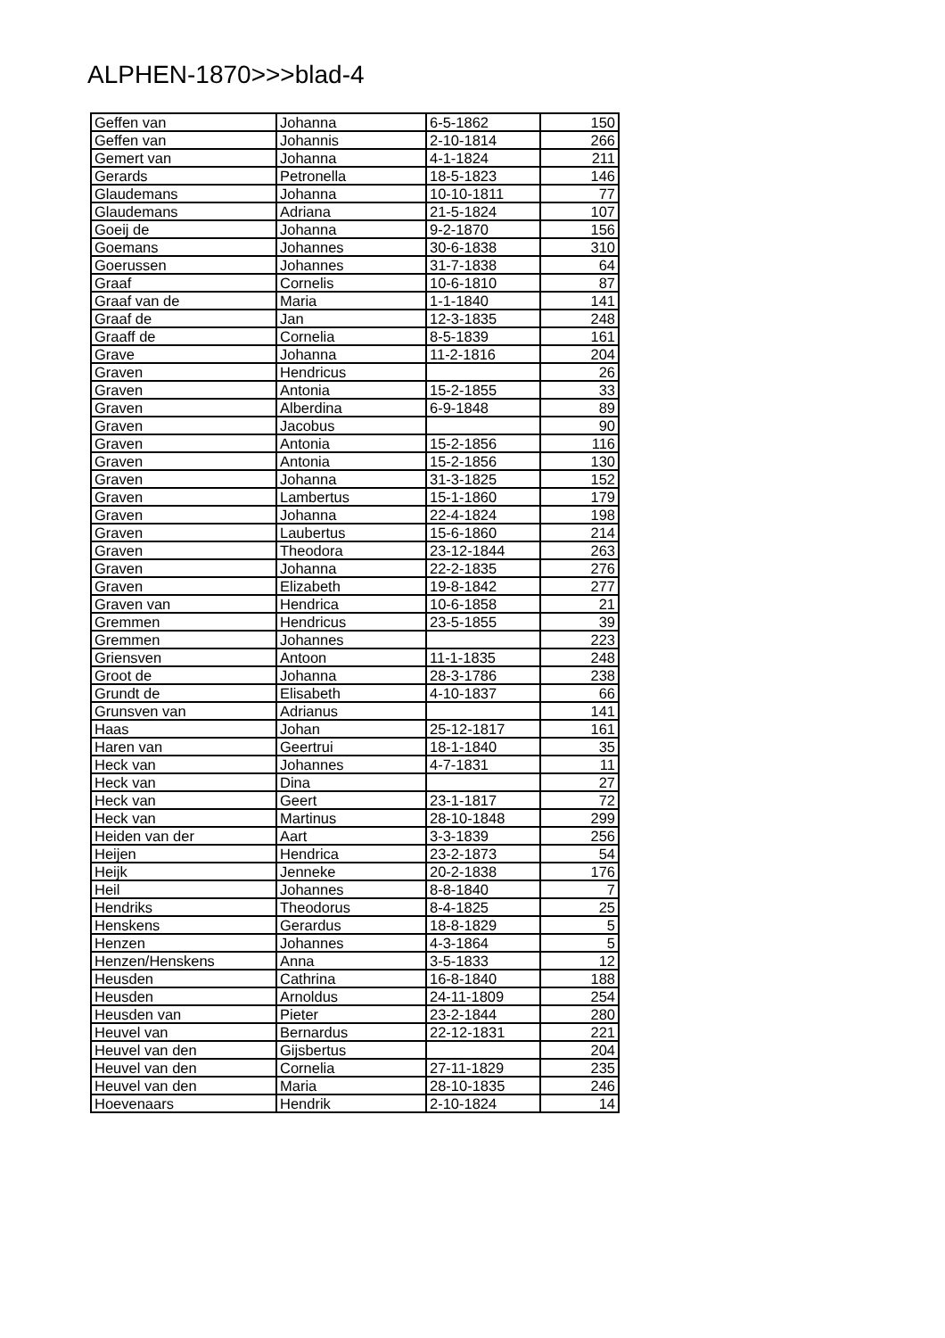ALPHEN-1870>>>blad-4
| Geffen van | Johanna | 6-5-1862 | 150 |
| Geffen van | Johannis | 2-10-1814 | 266 |
| Gemert van | Johanna | 4-1-1824 | 211 |
| Gerards | Petronella | 18-5-1823 | 146 |
| Glaudemans | Johanna | 10-10-1811 | 77 |
| Glaudemans | Adriana | 21-5-1824 | 107 |
| Goeij de | Johanna | 9-2-1870 | 156 |
| Goemans | Johannes | 30-6-1838 | 310 |
| Goerussen | Johannes | 31-7-1838 | 64 |
| Graaf | Cornelis | 10-6-1810 | 87 |
| Graaf van de | Maria | 1-1-1840 | 141 |
| Graaf de | Jan | 12-3-1835 | 248 |
| Graaff de | Cornelia | 8-5-1839 | 161 |
| Grave | Johanna | 11-2-1816 | 204 |
| Graven | Hendricus | | 26 |
| Graven | Antonia | 15-2-1855 | 33 |
| Graven | Alberdina | 6-9-1848 | 89 |
| Graven | Jacobus | | 90 |
| Graven | Antonia | 15-2-1856 | 116 |
| Graven | Antonia | 15-2-1856 | 130 |
| Graven | Johanna | 31-3-1825 | 152 |
| Graven | Lambertus | 15-1-1860 | 179 |
| Graven | Johanna | 22-4-1824 | 198 |
| Graven | Laubertus | 15-6-1860 | 214 |
| Graven | Theodora | 23-12-1844 | 263 |
| Graven | Johanna | 22-2-1835 | 276 |
| Graven | Elizabeth | 19-8-1842 | 277 |
| Graven van | Hendrica | 10-6-1858 | 21 |
| Gremmen | Hendricus | 23-5-1855 | 39 |
| Gremmen | Johannes | | 223 |
| Griensven | Antoon | 11-1-1835 | 248 |
| Groot de | Johanna | 28-3-1786 | 238 |
| Grundt de | Elisabeth | 4-10-1837 | 66 |
| Grunsven van | Adrianus | | 141 |
| Haas | Johan | 25-12-1817 | 161 |
| Haren van | Geertrui | 18-1-1840 | 35 |
| Heck van | Johannes | 4-7-1831 | 11 |
| Heck van | Dina | | 27 |
| Heck van | Geert | 23-1-1817 | 72 |
| Heck van | Martinus | 28-10-1848 | 299 |
| Heiden van der | Aart | 3-3-1839 | 256 |
| Heijen | Hendrica | 23-2-1873 | 54 |
| Heijk | Jenneke | 20-2-1838 | 176 |
| Heil | Johannes | 8-8-1840 | 7 |
| Hendriks | Theodorus | 8-4-1825 | 25 |
| Henskens | Gerardus | 18-8-1829 | 5 |
| Henzen | Johannes | 4-3-1864 | 5 |
| Henzen/Henskens | Anna | 3-5-1833 | 12 |
| Heusden | Cathrina | 16-8-1840 | 188 |
| Heusden | Arnoldus | 24-11-1809 | 254 |
| Heusden van | Pieter | 23-2-1844 | 280 |
| Heuvel van | Bernardus | 22-12-1831 | 221 |
| Heuvel van den | Gijsbertus | | 204 |
| Heuvel van den | Cornelia | 27-11-1829 | 235 |
| Heuvel van den | Maria | 28-10-1835 | 246 |
| Hoevenaars | Hendrik | 2-10-1824 | 14 |